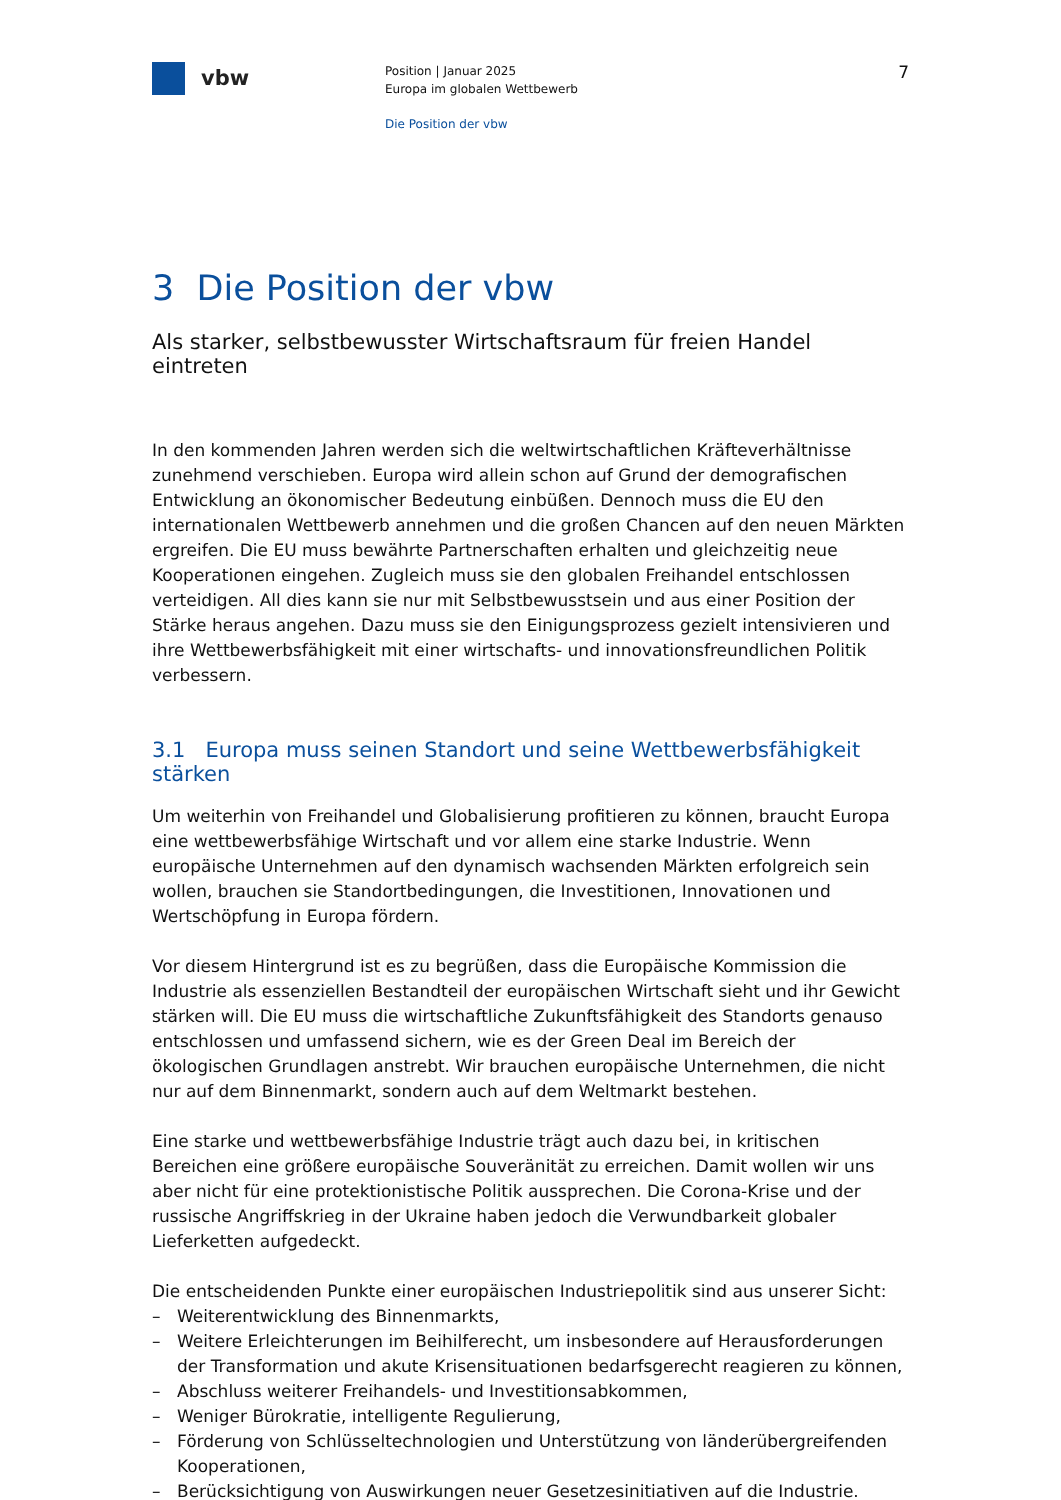vbw
Position | Januar 2025
Europa im globalen Wettbewerb
Die Position der vbw
7
3 Die Position der vbw
Als starker, selbstbewusster Wirtschaftsraum für freien Handel eintreten
In den kommenden Jahren werden sich die weltwirtschaftlichen Kräfteverhältnisse zuneh­mend verschieben. Europa wird allein schon auf Grund der demografischen Entwicklung an ökonomischer Bedeutung einbüßen. Dennoch muss die EU den internationalen Wettbe­werb annehmen und die großen Chancen auf den neuen Märkten ergreifen. Die EU muss bewährte Partnerschaften erhalten und gleichzeitig neue Kooperationen eingehen. Zugleich muss sie den globalen Freihandel entschlossen verteidigen. All dies kann sie nur mit Selbstbewusstsein und aus einer Position der Stärke heraus angehen. Dazu muss sie den Einigungsprozess gezielt intensivieren und ihre Wettbewerbsfähigkeit mit einer wirtschafts- und innovationsfreundlichen Politik verbessern.
3.1 Europa muss seinen Standort und seine Wettbewerbsfähigkeit stärken
Um weiterhin von Freihandel und Globalisierung profitieren zu können, braucht Europa eine wettbewerbsfähige Wirtschaft und vor allem eine starke Industrie. Wenn europäische Unternehmen auf den dynamisch wachsenden Märkten erfolgreich sein wollen, brauchen sie Standortbedingungen, die Investitionen, Innovationen und Wertschöpfung in Europa fördern.
Vor diesem Hintergrund ist es zu begrüßen, dass die Europäische Kommission die Industrie als essenziellen Bestandteil der europäischen Wirtschaft sieht und ihr Gewicht stärken will. Die EU muss die wirtschaftliche Zukunftsfähigkeit des Standorts genauso entschlossen und umfassend sichern, wie es der Green Deal im Bereich der ökologischen Grundlagen anstrebt. Wir brauchen europäische Unternehmen, die nicht nur auf dem Binnenmarkt, sondern auch auf dem Weltmarkt bestehen.
Eine starke und wettbewerbsfähige Industrie trägt auch dazu bei, in kritischen Bereichen eine größere europäische Souveränität zu erreichen. Damit wollen wir uns aber nicht für eine protektionistische Politik aussprechen. Die Corona-Krise und der russische Angriffs­krieg in der Ukraine haben jedoch die Verwundbarkeit globaler Lieferketten aufgedeckt.
Die entscheidenden Punkte einer europäischen Industriepolitik sind aus unserer Sicht:
– Weiterentwicklung des Binnenmarkts,
– Weitere Erleichterungen im Beihilferecht, um insbesondere auf Herausforderungen der Transformation und akute Krisensituationen bedarfsgerecht reagieren zu können,
– Abschluss weiterer Freihandels- und Investitionsabkommen,
– Weniger Bürokratie, intelligente Regulierung,
– Förderung von Schlüsseltechnologien und Unterstützung von länderübergreifenden Kooperationen,
– Berücksichtigung von Auswirkungen neuer Gesetzesinitiativen auf die Industrie.